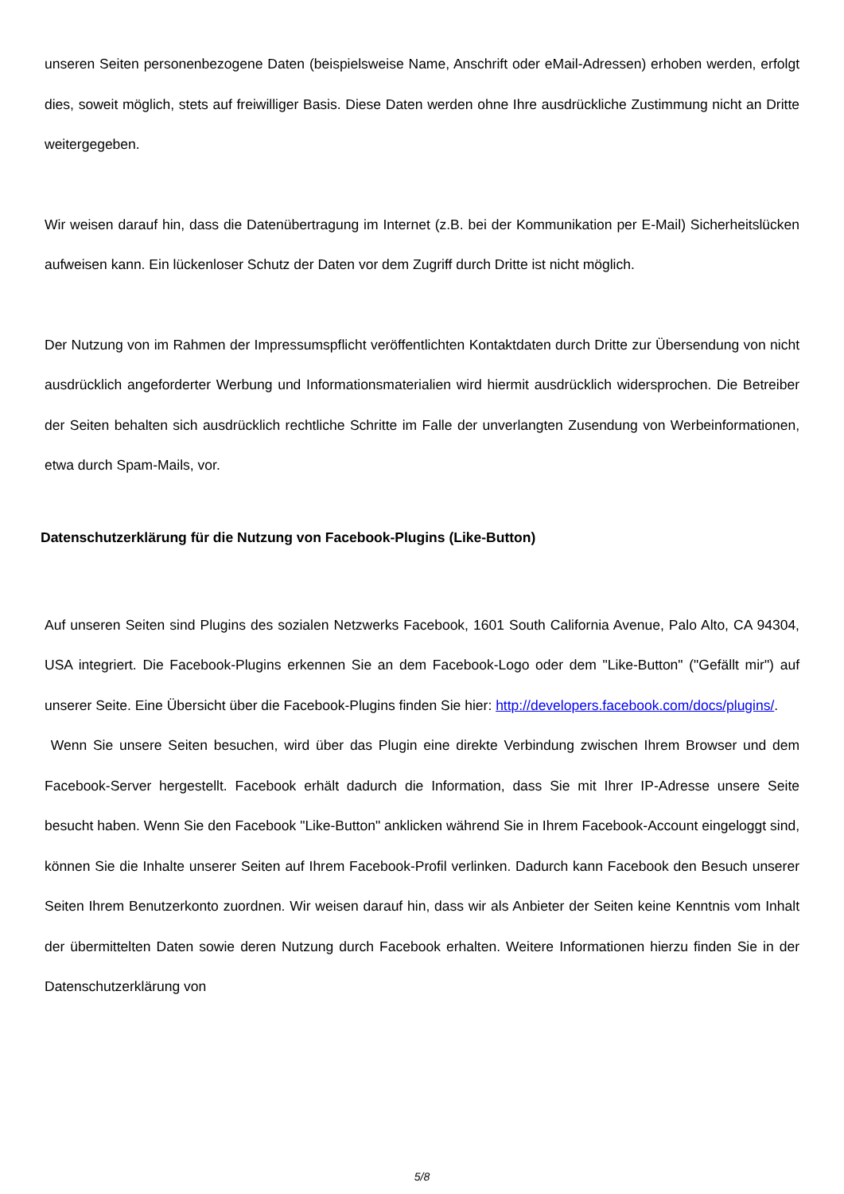unseren Seiten personenbezogene Daten (beispielsweise Name, Anschrift oder eMail-Adressen) erhoben werden, erfolgt dies, soweit möglich, stets auf freiwilliger Basis. Diese Daten werden ohne Ihre ausdrückliche Zustimmung nicht an Dritte weitergegeben.
Wir weisen darauf hin, dass die Datenübertragung im Internet (z.B. bei der Kommunikation per E-Mail) Sicherheitslücken aufweisen kann. Ein lückenloser Schutz der Daten vor dem Zugriff durch Dritte ist nicht möglich.
Der Nutzung von im Rahmen der Impressumspflicht veröffentlichten Kontaktdaten durch Dritte zur Übersendung von nicht ausdrücklich angeforderter Werbung und Informationsmaterialien wird hiermit ausdrücklich widersprochen. Die Betreiber der Seiten behalten sich ausdrücklich rechtliche Schritte im Falle der unverlangten Zusendung von Werbeinformationen, etwa durch Spam-Mails, vor.
Datenschutzerklärung für die Nutzung von Facebook-Plugins (Like-Button)
Auf unseren Seiten sind Plugins des sozialen Netzwerks Facebook, 1601 South California Avenue, Palo Alto, CA 94304, USA integriert. Die Facebook-Plugins erkennen Sie an dem Facebook-Logo oder dem "Like-Button" ("Gefällt mir") auf unserer Seite. Eine Übersicht über die Facebook-Plugins finden Sie hier: http://developers.facebook.com/docs/plugins/.
Wenn Sie unsere Seiten besuchen, wird über das Plugin eine direkte Verbindung zwischen Ihrem Browser und dem Facebook-Server hergestellt. Facebook erhält dadurch die Information, dass Sie mit Ihrer IP-Adresse unsere Seite besucht haben. Wenn Sie den Facebook "Like-Button" anklicken während Sie in Ihrem Facebook-Account eingeloggt sind, können Sie die Inhalte unserer Seiten auf Ihrem Facebook-Profil verlinken. Dadurch kann Facebook den Besuch unserer Seiten Ihrem Benutzerkonto zuordnen. Wir weisen darauf hin, dass wir als Anbieter der Seiten keine Kenntnis vom Inhalt der übermittelten Daten sowie deren Nutzung durch Facebook erhalten. Weitere Informationen hierzu finden Sie in der Datenschutzerklärung von
5/8